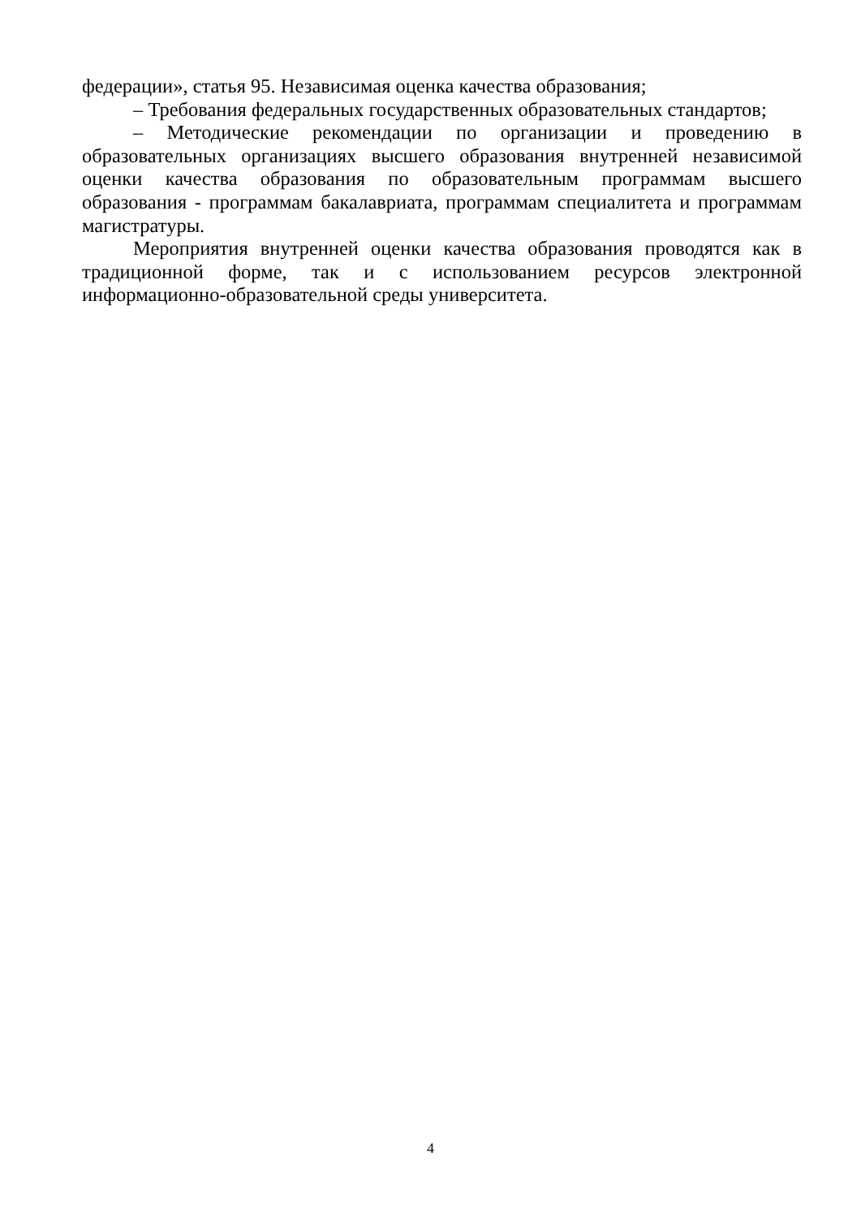федерации», статья 95. Независимая оценка качества образования;
– Требования федеральных государственных образовательных стандартов;
– Методические рекомендации по организации и проведению в образовательных организациях высшего образования внутренней независимой оценки качества образования по образовательным программам высшего образования - программам бакалавриата, программам специалитета и программам магистратуры.
Мероприятия внутренней оценки качества образования проводятся как в традиционной форме, так и с использованием ресурсов электронной информационно-образовательной среды университета.
4